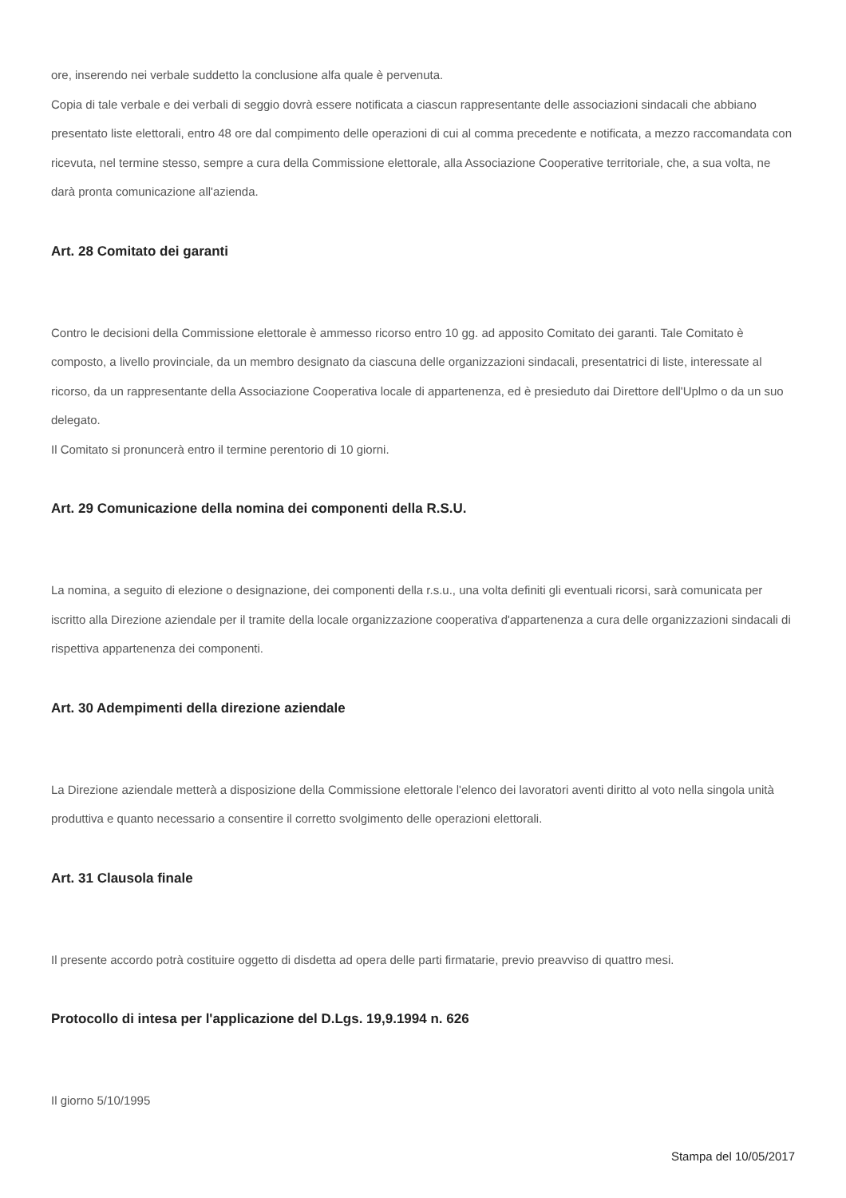ore, inserendo nei verbale suddetto la conclusione alfa quale è pervenuta.
Copia di tale verbale e dei verbali di seggio dovrà essere notificata a ciascun rappresentante delle associazioni sindacali che abbiano presentato liste elettorali, entro 48 ore dal compimento delle operazioni di cui al comma precedente e notificata, a mezzo raccomandata con ricevuta, nel termine stesso, sempre a cura della Commissione elettorale, alla Associazione Cooperative territoriale, che, a sua volta, ne darà pronta comunicazione all'azienda.
Art. 28 Comitato dei garanti
Contro le decisioni della Commissione elettorale è ammesso ricorso entro 10 gg. ad apposito Comitato dei garanti. Tale Comitato è composto, a livello provinciale, da un membro designato da ciascuna delle organizzazioni sindacali, presentatrici di liste, interessate al ricorso, da un rappresentante della Associazione Cooperativa locale di appartenenza, ed è presieduto dai Direttore dell'Uplmo o da un suo delegato.
Il Comitato si pronuncerà entro il termine perentorio di 10 giorni.
Art. 29 Comunicazione della nomina dei componenti della R.S.U.
La nomina, a seguito di elezione o designazione, dei componenti della r.s.u., una volta definiti gli eventuali ricorsi, sarà comunicata per iscritto alla Direzione aziendale per il tramite della locale organizzazione cooperativa d'appartenenza a cura delle organizzazioni sindacali di rispettiva appartenenza dei componenti.
Art. 30 Adempimenti della direzione aziendale
La Direzione aziendale metterà a disposizione della Commissione elettorale l'elenco dei lavoratori aventi diritto al voto nella singola unità produttiva e quanto necessario a consentire il corretto svolgimento delle operazioni elettorali.
Art. 31 Clausola finale
Il presente accordo potrà costituire oggetto di disdetta ad opera delle parti firmatarie, previo preavviso di quattro mesi.
Protocollo di intesa per l'applicazione del D.Lgs. 19,9.1994 n. 626
Il giorno 5/10/1995
Stampa del 10/05/2017